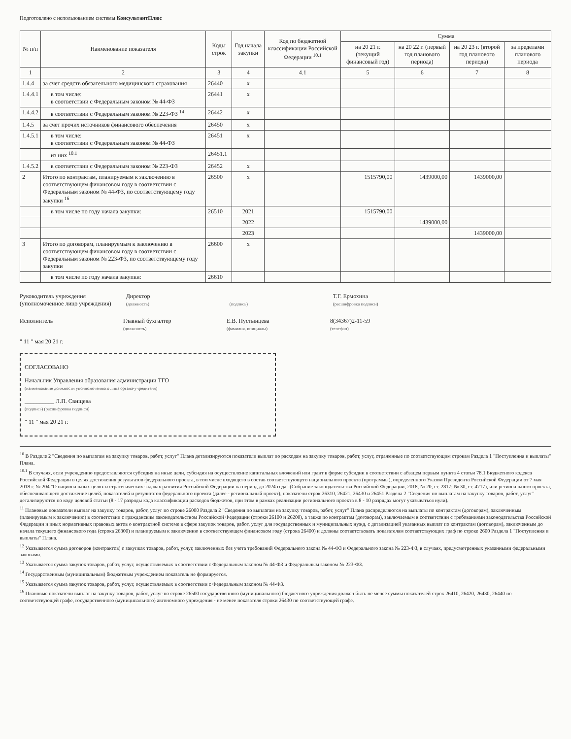Подготовлено с использованием системы КонсультантПлюс
| № п/п | Наименование показателя | Коды строк | Год начала закупки | Код по бюджетной классификации Российской Федерации <sup>10.1</sup> | Сумма | | | |
| --- | --- | --- | --- | --- | --- | --- | --- | --- |
| | | | | | на 20 21 г. (текущий финансовый год) | на 20 22 г. (первый год планового периода) | на 20 23 г. (второй год планового периода) | за пределами планового периода |
| 1 | 2 | 3 | 4 | 4.1 | 5 | 6 | 7 | 8 |
| 1.4.4 | за счет средств обязательного медицинского страхования | 26440 | x | | | | | |
| 1.4.4.1 | в том числе: в соответствии с Федеральным законом № 44-ФЗ | 26441 | x | | | | | |
| 1.4.4.2 | в соответствии с Федеральным законом № 223-ФЗ <sup>14</sup> | 26442 | x | | | | | |
| 1.4.5 | за счет прочих источников финансового обеспечения | 26450 | x | | | | | |
| 1.4.5.1 | в том числе: в соответствии с Федеральным законом № 44-ФЗ | 26451 | x | | | | | |
| | из них <sup>10.1</sup> | 26451.1 | | | | | | |
| 1.4.5.2 | в соответствии с Федеральным законом № 223-ФЗ | 26452 | x | | | | | |
| 2 | Итого по контрактам, планируемым к заключению в соответствующем финансовом году в соответствии с Федеральным законом № 44-ФЗ, по соответствующему году закупки <sup>16</sup> | 26500 | x | | 1515790,00 | 1439000,00 | 1439000,00 | |
| | в том числе по году начала закупки: | 26510 | 2021 | | 1515790,00 | | | |
| | | | 2022 | | | 1439000,00 | | |
| | | | 2023 | | | | 1439000,00 | |
| 3 | Итого по договорам, планируемым к заключению в соответствующем финансовом году в соответствии с Федеральным законом № 223-ФЗ, по соответствующему году закупки | 26600 | x | | | | | |
| | в том числе по году начала закупки: | 26610 | | | | | | |
Руководитель учреждения
(уполномоченное лицо учреждения)
Директор
(должность)
(подпись)
Т.Г. Ермохина
(расшифровка подписи)
Исполнитель
Главный бухгалтер
(должность)
Е.В. Пустынцева
(фамилия, инициалы)
8(34367)2-11-59
(телефон)
" 11 " мая 20 21 г.
СОГЛАСОВАНО
Начальник Управления образования администрации ТГО
(наименование должности уполномоченного лица органа-учредителя)
__________ Л.П. Свищева
(подпись) (расшифровка подписи)
" 11 " мая 20 21 г.
<sup>10</sup> В Разделе 2 "Сведения по выплатам на закупку товаров, работ, услуг" Плана детализируются показатели выплат по расходам на закупку товаров, работ, услуг, отраженные по соответствующим строкам Раздела 1 "Поступления и выплаты" Плана.
<sup>10.1</sup> В случаях, если учреждению предоставляются субсидия на иные цели, субсидия на осуществление капитальных вложений или грант в форме субсидии в соответствии с абзацем первым пункта 4 статьи 78.1 Бюджетного кодекса Российской Федерации в целях достижения результатов федерального проекта, в том числе входящего в состав соответствующего национального проекта (программы), определенного Указом Президента Российской Федерации от 7 мая 2018 г. № 204 "О национальных целях и стратегических задачах развития Российской Федерации на период до 2024 года" (Собрание законодательства Российской Федерации, 2018, № 20, ст. 2817; № 30, ст. 4717), или регионального проекта, обеспечивающего достижение целей, показателей и результатов федерального проекта (далее - региональный проект), показатели строк 26310, 26421, 26430 и 26451 Раздела 2 "Сведения по выплатам на закупку товаров, работ, услуг" детализируются по коду целевой статьи (8 - 17 разряды кода классификации расходов бюджетов, при этом в рамках реализации регионального проекта в 8 - 10 разрядах могут указываться нули).
<sup>11</sup> Плановые показатели выплат на закупку товаров, работ, услуг по строке 26000 Раздела 2 "Сведения по выплатам на закупку товаров, работ, услуг" Плана распределяются на выплаты по контрактам (договорам), заключенным (планируемым к заключению) в соответствии с гражданским законодательством Российской Федерации (строки 26100 и 26200), а также по контрактам (договорам), заключаемым в соответствии с требованиями законодательства Российской Федерации и иных нормативных правовых актов о контрактной системе в сфере закупок товаров, работ, услуг для государственных и муниципальных нужд, с детализацией указанных выплат по контрактам (договорам), заключенным до начала текущего финансового года (строка 26300) и планируемым к заключению в соответствующем финансовом году (строка 26400) и должны соответствовать показателям соответствующих граф по строке 2600 Раздела 1 "Поступления и выплаты" Плана.
<sup>12</sup> Указывается сумма договоров (контрактов) о закупках товаров, работ, услуг, заключенных без учета требований Федерального закона № 44-ФЗ и Федерального закона № 223-ФЗ, в случаях, предусмотренных указанными федеральными законами.
<sup>13</sup> Указывается сумма закупок товаров, работ, услуг, осуществляемых в соответствии с Федеральным законом № 44-ФЗ и Федеральным законом № 223-ФЗ.
<sup>14</sup> Государственным (муниципальным) бюджетным учреждением показатель не формируется.
<sup>15</sup> Указывается сумма закупок товаров, работ, услуг, осуществляемых в соответствии с Федеральным законом № 44-ФЗ.
<sup>16</sup> Плановые показатели выплат на закупку товаров, работ, услуг по строке 26500 государственного (муниципального) бюджетного учреждения должен быть не менее суммы показателей строк 26410, 26420, 26430, 26440 по соответствующей графе, государственного (муниципального) автономного учреждения - не менее показателя строки 26430 по соответствующей графе.